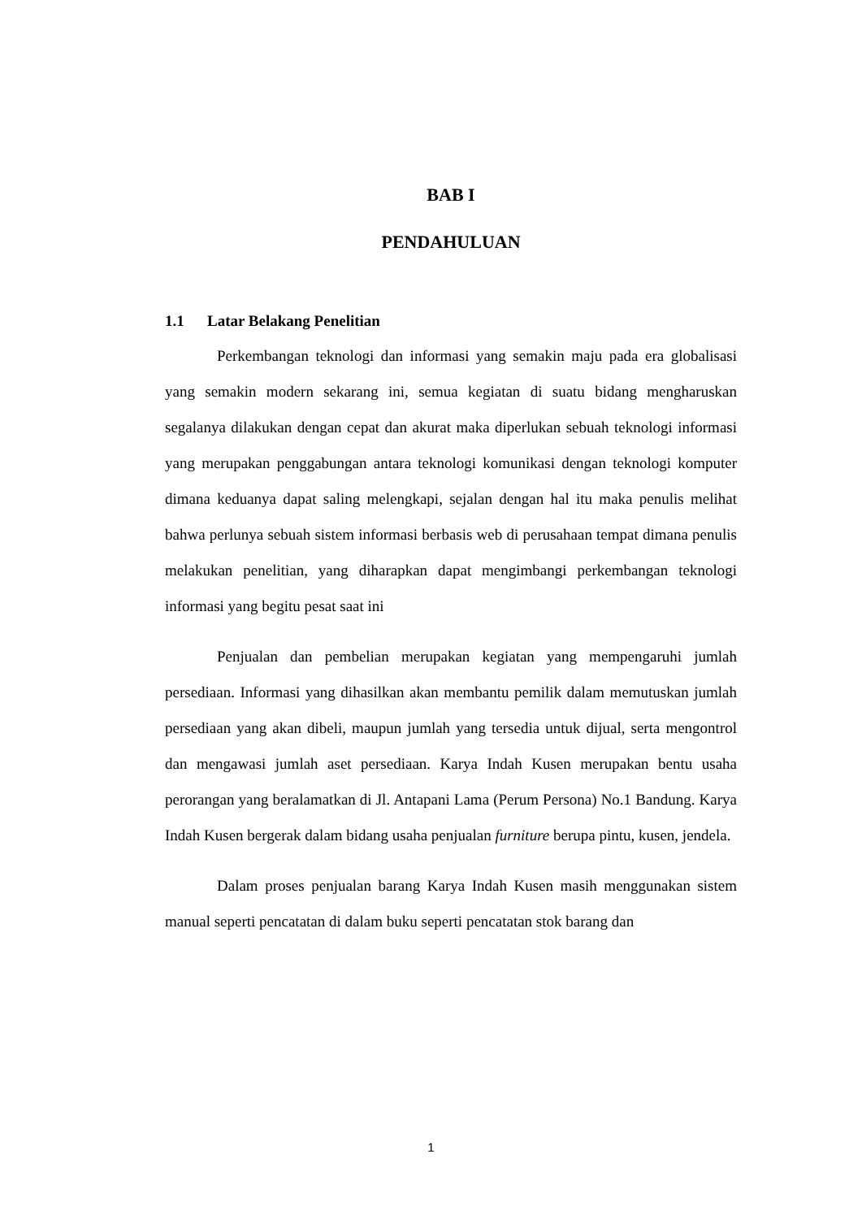BAB I
PENDAHULUAN
1.1 Latar Belakang Penelitian
Perkembangan teknologi dan informasi yang semakin maju pada era globalisasi yang semakin modern sekarang ini, semua kegiatan di suatu bidang mengharuskan segalanya dilakukan dengan cepat dan akurat maka diperlukan sebuah teknologi informasi yang merupakan penggabungan antara teknologi komunikasi dengan teknologi komputer dimana keduanya dapat saling melengkapi, sejalan dengan hal itu maka penulis melihat bahwa perlunya sebuah sistem informasi berbasis web di perusahaan tempat dimana penulis melakukan penelitian, yang diharapkan dapat mengimbangi perkembangan teknologi informasi yang begitu pesat saat ini
Penjualan dan pembelian merupakan kegiatan yang mempengaruhi jumlah persediaan. Informasi yang dihasilkan akan membantu pemilik dalam memutuskan jumlah persediaan yang akan dibeli, maupun jumlah yang tersedia untuk dijual, serta mengontrol dan mengawasi jumlah aset persediaan. Karya Indah Kusen merupakan bentu usaha perorangan yang beralamatkan di Jl. Antapani Lama (Perum Persona) No.1 Bandung. Karya Indah Kusen bergerak dalam bidang usaha penjualan furniture berupa pintu, kusen, jendela.
Dalam proses penjualan barang Karya Indah Kusen masih menggunakan sistem manual seperti pencatatan di dalam buku seperti pencatatan stok barang dan
1